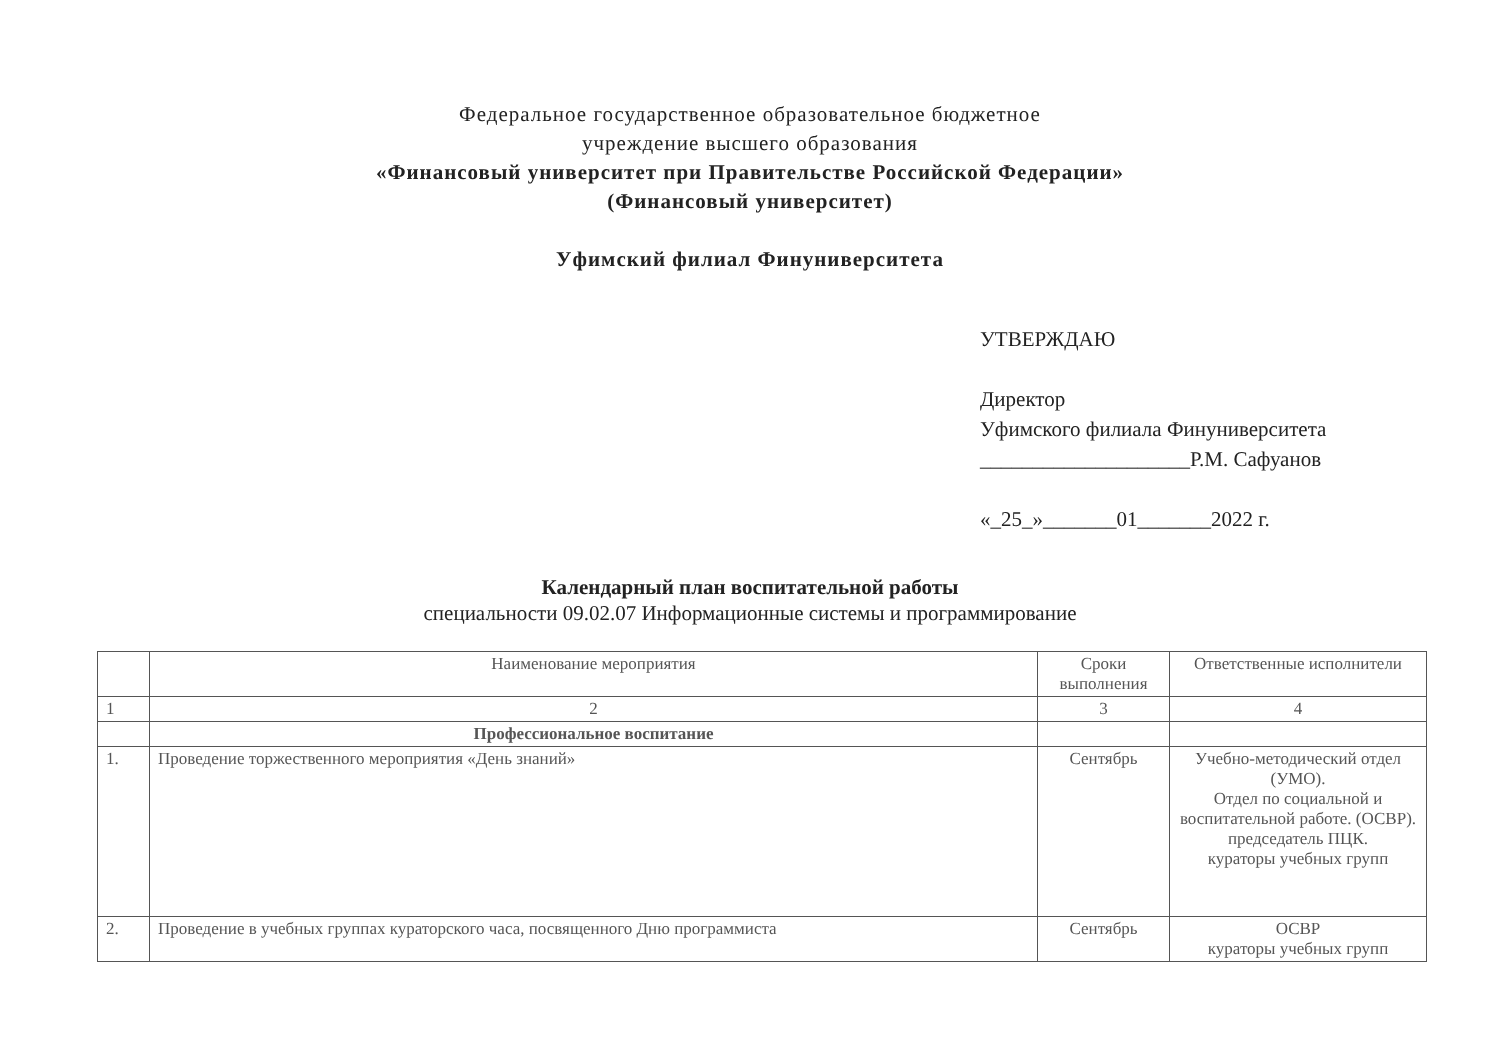Федеральное государственное образовательное бюджетное
учреждение высшего образования
«Финансовый университет при Правительстве Российской Федерации»
(Финансовый университет)
Уфимский филиал Финуниверситета
УТВЕРЖДАЮ
Директор
Уфимского филиала Финуниверситета
____________________Р.М. Сафуанов
«_25_»_______01_______2022 г.
Календарный план воспитательной работы
специальности 09.02.07 Информационные системы и программирование
| | Наименование мероприятия | Сроки выполнения | Ответственные исполнители |
| --- | --- | --- | --- |
| 1 | 2 | 3 | 4 |
| | Профессиональное воспитание | | |
| 1. | Проведение торжественного мероприятия «День знаний» | Сентябрь | Учебно-методический отдел (УМО). Отдел по социальной и воспитательной работе. (ОСВР). председатель ПЦК. кураторы учебных групп |
| 2. | Проведение в учебных группах кураторского часа, посвященного Дню программиста | Сентябрь | ОСВР кураторы учебных групп |